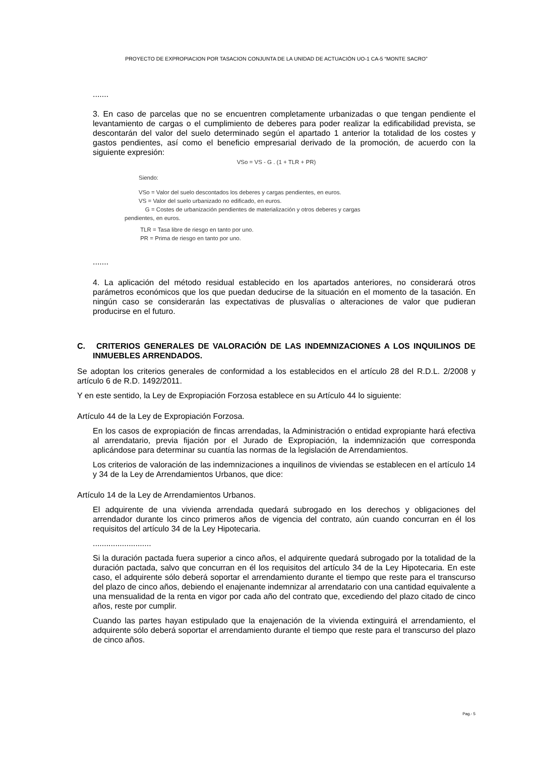PROYECTO DE EXPROPIACION POR TASACION CONJUNTA DE LA UNIDAD DE ACTUACIÓN UO-1 CA-5 “MONTE SACRO”
.......
3. En caso de parcelas que no se encuentren completamente urbanizadas o que tengan pendiente el levantamiento de cargas o el cumplimiento de deberes para poder realizar la edificabilidad prevista, se descontarán del valor del suelo determinado según el apartado 1 anterior la totalidad de los costes y gastos pendientes, así como el beneficio empresarial derivado de la promoción, de acuerdo con la siguiente expresión:
VSo = VS - G . (1 + TLR + PR)
Siendo:
VSo = Valor del suelo descontados los deberes y cargas pendientes, en euros.
VS = Valor del suelo urbanizado no edificado, en euros.
G = Costes de urbanización pendientes de materialización y otros deberes y cargas
pendientes, en euros.
TLR = Tasa libre de riesgo en tanto por uno.
PR = Prima de riesgo en tanto por uno.
.......
4. La aplicación del método residual establecido en los apartados anteriores, no considerará otros parámetros económicos que los que puedan deducirse de la situación en el momento de la tasación. En ningún caso se considerarán las expectativas de plusvalías o alteraciones de valor que pudieran producirse en el futuro.
C. CRITERIOS GENERALES DE VALORACIÓN DE LAS INDEMNIZACIONES A LOS INQUILINOS DE INMUEBLES ARRENDADOS.
Se adoptan los criterios generales de conformidad a los establecidos en el artículo 28 del R.D.L. 2/2008 y artículo 6 de R.D. 1492/2011.
Y en este sentido, la Ley de Expropiación Forzosa establece en su Artículo 44 lo siguiente:
Artículo 44 de la Ley de Expropiación Forzosa.
En los casos de expropiación de fincas arrendadas, la Administración o entidad expropiante hará efectiva al arrendatario, previa fijación por el Jurado de Expropiación, la indemnización que corresponda aplicándose para determinar su cuantía las normas de la legislación de Arrendamientos.
Los criterios de valoración de las indemnizaciones a inquilinos de viviendas se establecen en el artículo 14 y 34 de la Ley de Arrendamientos Urbanos, que dice:
Artículo 14 de la Ley de Arrendamientos Urbanos.
El adquirente de una vivienda arrendada quedará subrogado en los derechos y obligaciones del arrendador durante los cinco primeros años de vigencia del contrato, aún cuando concurran en él los requisitos del artículo 34 de la Ley Hipotecaria.
..........................
Si la duración pactada fuera superior a cinco años, el adquirente quedará subrogado por la totalidad de la duración pactada, salvo que concurran en él los requisitos del artículo 34 de la Ley Hipotecaria. En este caso, el adquirente sólo deberá soportar el arrendamiento durante el tiempo que reste para el transcurso del plazo de cinco años, debiendo el enajenante indemnizar al arrendatario con una cantidad equivalente a una mensualidad de la renta en vigor por cada año del contrato que, excediendo del plazo citado de cinco años, reste por cumplir.
Cuando las partes hayan estipulado que la enajenación de la vivienda extinguirá el arrendamiento, el adquirente sólo deberá soportar el arrendamiento durante el tiempo que reste para el transcurso del plazo de cinco años.
Pag.- 5